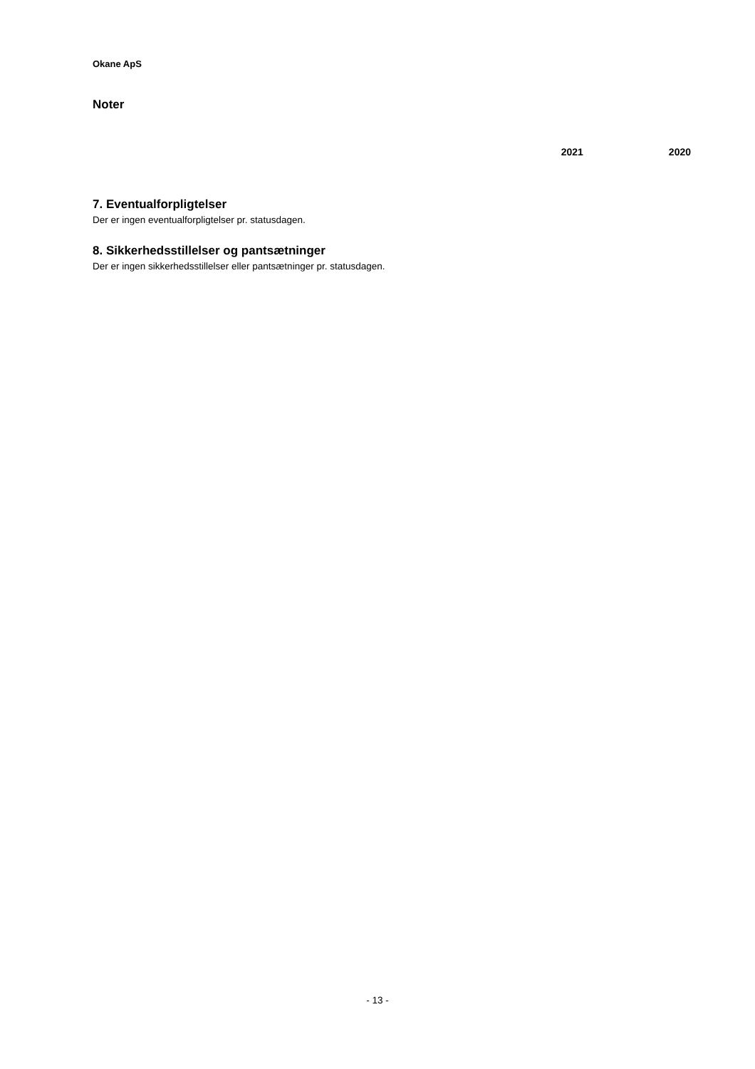Okane ApS
Noter
| | 2021 | 2020 |
| --- | --- | --- |
7. Eventualforpligtelser
Der er ingen eventualforpligtelser pr. statusdagen.
8. Sikkerhedsstillelser og pantsætninger
Der er ingen sikkerhedsstillelser eller pantsætninger pr. statusdagen.
- 13 -